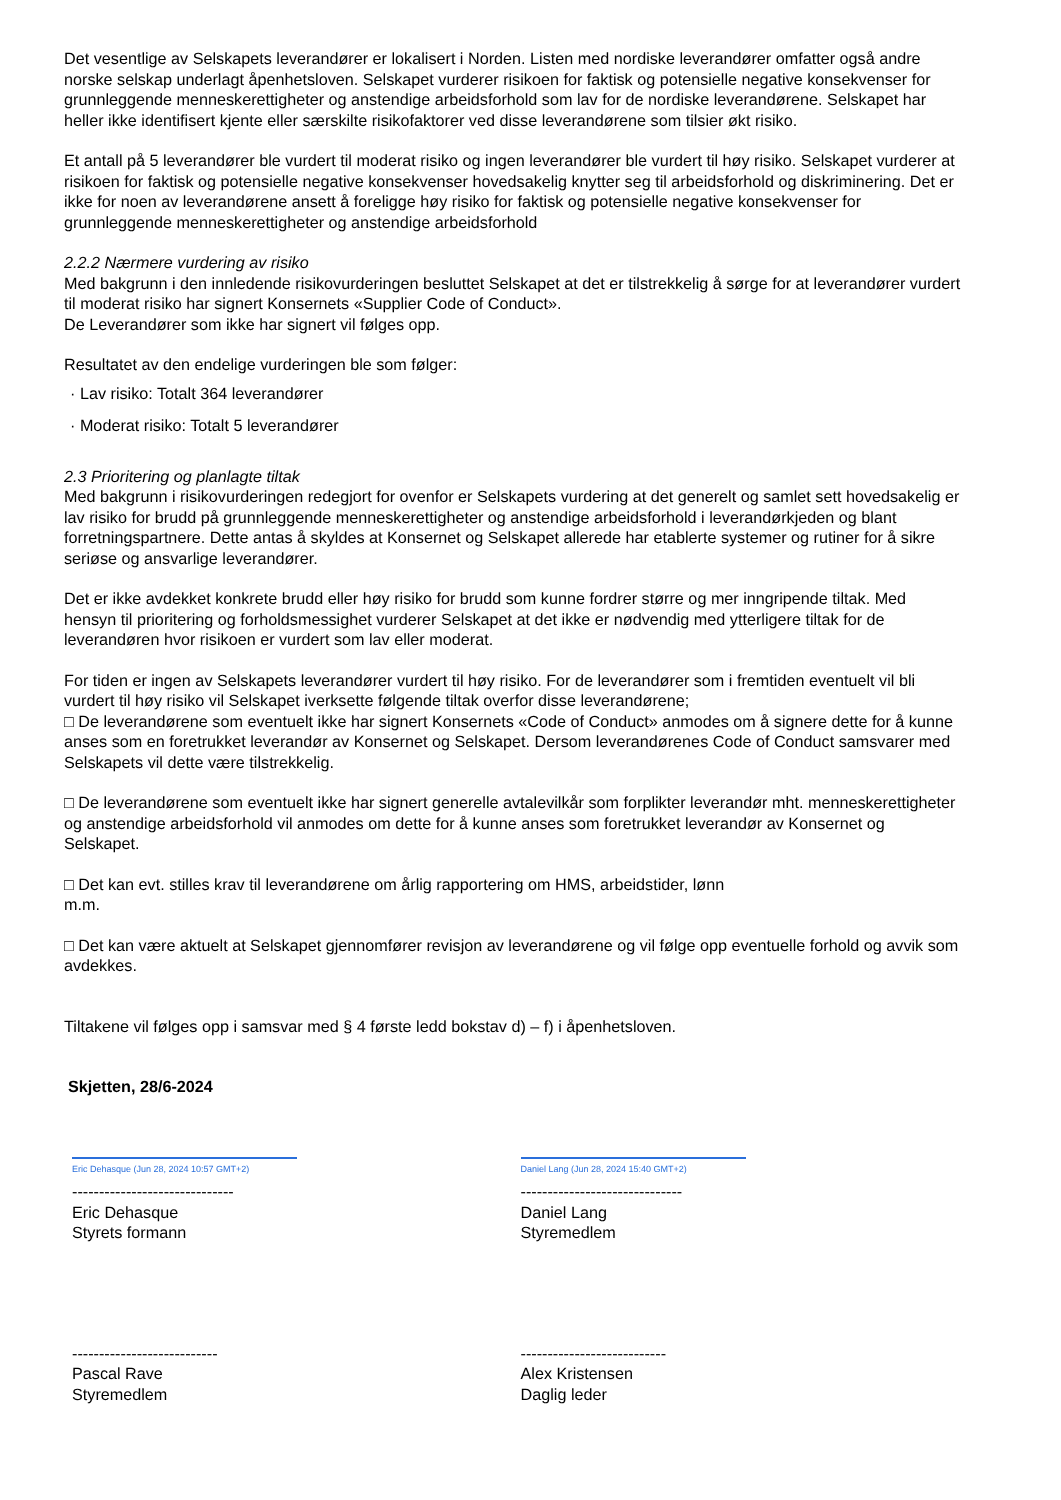Det vesentlige av Selskapets leverandører er lokalisert i Norden. Listen med nordiske leverandører omfatter også andre norske selskap underlagt åpenhetsloven. Selskapet vurderer risikoen for faktisk og potensielle negative konsekvenser for grunnleggende menneskerettigheter og anstendige arbeidsforhold som lav for de nordiske leverandørene. Selskapet har heller ikke identifisert kjente eller særskilte risikofaktorer ved disse leverandørene som tilsier økt risiko.
Et antall på 5 leverandører ble vurdert til moderat risiko og ingen leverandører ble vurdert til høy risiko. Selskapet vurderer at risikoen for faktisk og potensielle negative konsekvenser hovedsakelig knytter seg til arbeidsforhold og diskriminering. Det er ikke for noen av leverandørene ansett å foreligge høy risiko for faktisk og potensielle negative konsekvenser for grunnleggende menneskerettigheter og anstendige arbeidsforhold
2.2.2 Nærmere vurdering av risiko
Med bakgrunn i den innledende risikovurderingen besluttet Selskapet at det er tilstrekkelig å sørge for at leverandører vurdert til moderat risiko har signert Konsernets «Supplier Code of Conduct».
De Leverandører som ikke har signert vil følges opp.
Resultatet av den endelige vurderingen ble som følger:
· Lav risiko: Totalt 364 leverandører
· Moderat risiko: Totalt 5 leverandører
2.3 Prioritering og planlagte tiltak
Med bakgrunn i risikovurderingen redegjort for ovenfor er Selskapets vurdering at det generelt og samlet sett hovedsakelig er lav risiko for brudd på grunnleggende menneskerettigheter og anstendige arbeidsforhold i leverandørkjeden og blant forretningspartnere. Dette antas å skyldes at Konsernet og Selskapet allerede har etablerte systemer og rutiner for å sikre seriøse og ansvarlige leverandører.
Det er ikke avdekket konkrete brudd eller høy risiko for brudd som kunne fordrer større og mer inngripende tiltak. Med hensyn til prioritering og forholdsmessighet vurderer Selskapet at det ikke er nødvendig med ytterligere tiltak for de leverandøren hvor risikoen er vurdert som lav eller moderat.
For tiden er ingen av Selskapets leverandører vurdert til høy risiko. For de leverandører som i fremtiden eventuelt vil bli vurdert til høy risiko vil Selskapet iverksette følgende tiltak overfor disse leverandørene;
□ De leverandørene som eventuelt ikke har signert Konsernets «Code of Conduct» anmodes om å signere dette for å kunne anses som en foretrukket leverandør av Konsernet og Selskapet. Dersom leverandørenes Code of Conduct samsvarer med Selskapets vil dette være tilstrekkelig.
□ De leverandørene som eventuelt ikke har signert generelle avtalevilkår som forplikter leverandør mht. menneskerettigheter og anstendige arbeidsforhold vil anmodes om dette for å kunne anses som foretrukket leverandør av Konsernet og Selskapet.
□ Det kan evt. stilles krav til leverandørene om årlig rapportering om HMS, arbeidstider, lønn
m.m.
□ Det kan være aktuelt at Selskapet gjennomfører revisjon av leverandørene og vil følge opp eventuelle forhold og avvik som avdekkes.
Tiltakene vil følges opp i samsvar med § 4 første ledd bokstav d) – f) i åpenhetsloven.
Skjetten, 28/6-2024
Eric Dehasque (Jun 28, 2024 10:57 GMT+2)
------------------------------
Eric Dehasque
Styrets formann
Daniel Lang (Jun 28, 2024 15:40 GMT+2)
------------------------------
Daniel Lang
Styremedlem
---------------------------
Pascal Rave
Styremedlem
---------------------------
Alex Kristensen
Daglig leder